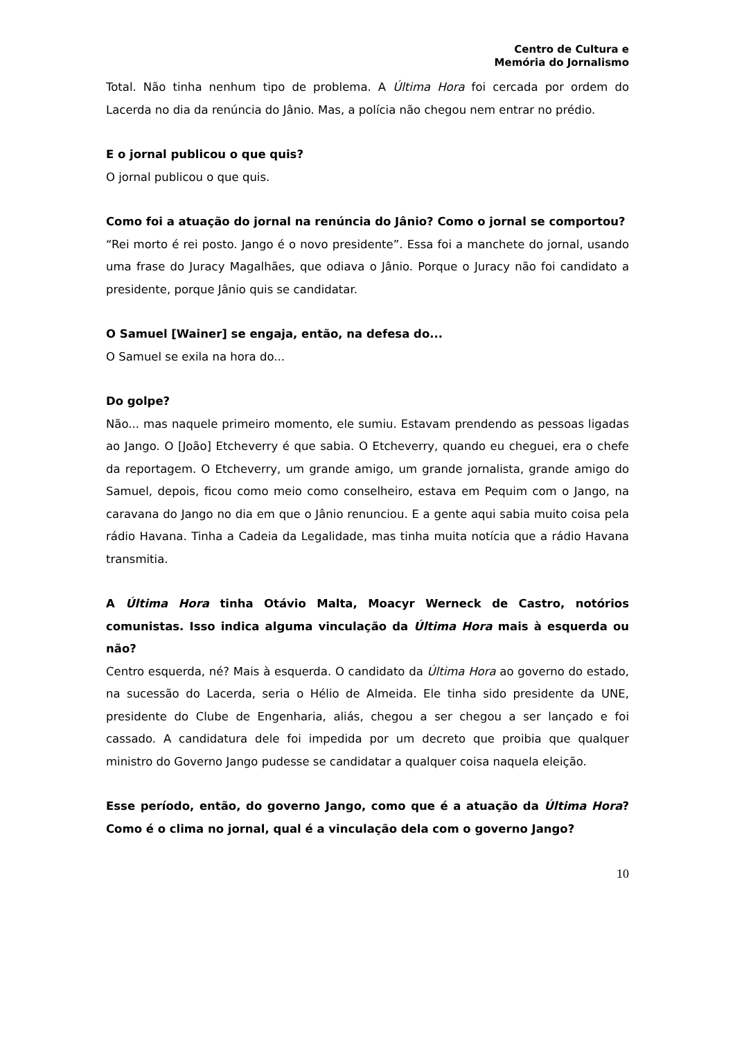Centro de Cultura e
Memória do Jornalismo
Total. Não tinha nenhum tipo de problema. A Última Hora foi cercada por ordem do Lacerda no dia da renúncia do Jânio. Mas, a polícia não chegou nem entrar no prédio.
E o jornal publicou o que quis?
O jornal publicou o que quis.
Como foi a atuação do jornal na renúncia do Jânio? Como o jornal se comportou?
“Rei morto é rei posto. Jango é o novo presidente”. Essa foi a manchete do jornal, usando uma frase do Juracy Magalhães, que odiava o Jânio. Porque o Juracy não foi candidato a presidente, porque Jânio quis se candidatar.
O Samuel [Wainer] se engaja, então, na defesa do...
O Samuel se exila na hora do...
Do golpe?
Não... mas naquele primeiro momento, ele sumiu. Estavam prendendo as pessoas ligadas ao Jango. O [João] Etcheverry é que sabia. O Etcheverry, quando eu cheguei, era o chefe da reportagem. O Etcheverry, um grande amigo, um grande jornalista, grande amigo do Samuel, depois, ficou como meio como conselheiro, estava em Pequim com o Jango, na caravana do Jango no dia em que o Jânio renunciou. E a gente aqui sabia muito coisa pela rádio Havana. Tinha a Cadeia da Legalidade, mas tinha muita notícia que a rádio Havana transmitia.
A Última Hora tinha Otávio Malta, Moacyr Werneck de Castro, notórios comunistas. Isso indica alguma vinculação da Última Hora mais à esquerda ou não?
Centro esquerda, né? Mais à esquerda. O candidato da Última Hora ao governo do estado, na sucessão do Lacerda, seria o Hélio de Almeida. Ele tinha sido presidente da UNE, presidente do Clube de Engenharia, aliás, chegou a ser chegou a ser lançado e foi cassado. A candidatura dele foi impedida por um decreto que proibia que qualquer ministro do Governo Jango pudesse se candidatar a qualquer coisa naquela eleição.
Esse período, então, do governo Jango, como que é a atuação da Última Hora? Como é o clima no jornal, qual é a vinculação dela com o governo Jango?
10